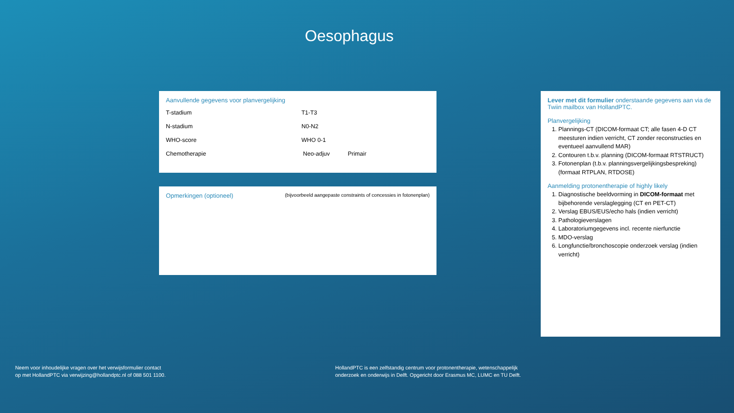Oesophagus
Aanvullende gegevens voor planvergelijking
| T-stadium | T1-T3 |
| N-stadium | N0-N2 |
| WHO-score | WHO 0-1 |
| Chemotherapie | Neo-adjuv Primair |
Opmerkingen (optioneel) (bijvoorbeeld aangepaste constraints of concessies in fotonenplan)
Lever met dit formulier onderstaande gegevens aan via de Twiin mailbox van HollandPTC.
Planvergelijking
1. Plannings-CT (DICOM-formaat CT; alle fasen 4-D CT meesturen indien verricht, CT zonder reconstructies en eventueel aanvullend MAR)
2. Contouren t.b.v. planning (DICOM-formaat RTSTRUCT)
3. Fotonenplan (t.b.v. planningsvergelijkingsbespreking) (formaat RTPLAN, RTDOSE)
Aanmelding protonentherapie of highly likely
1. Diagnostische beeldvorming in DICOM-formaat met bijbehorende verslaglegging (CT en PET-CT)
2. Verslag EBUS/EUS/echo hals (indien verricht)
3. Pathologieverslagen
4. Laboratoriumgegevens incl. recente nierfunctie
5. MDO-verslag
6. Longfunctie/bronchoscopie onderzoek verslag (indien verricht)
Neem voor inhoudelijke vragen over het verwijsformulier contact
op met HollandPTC via verwijzing@hollandptc.nl of 088 501 1100.
HollandPTC is een zelfstandig centrum voor protonentherapie, wetenschappelijk
onderzoek en onderwijs in Delft. Opgericht door Erasmus MC, LUMC en TU Delft.